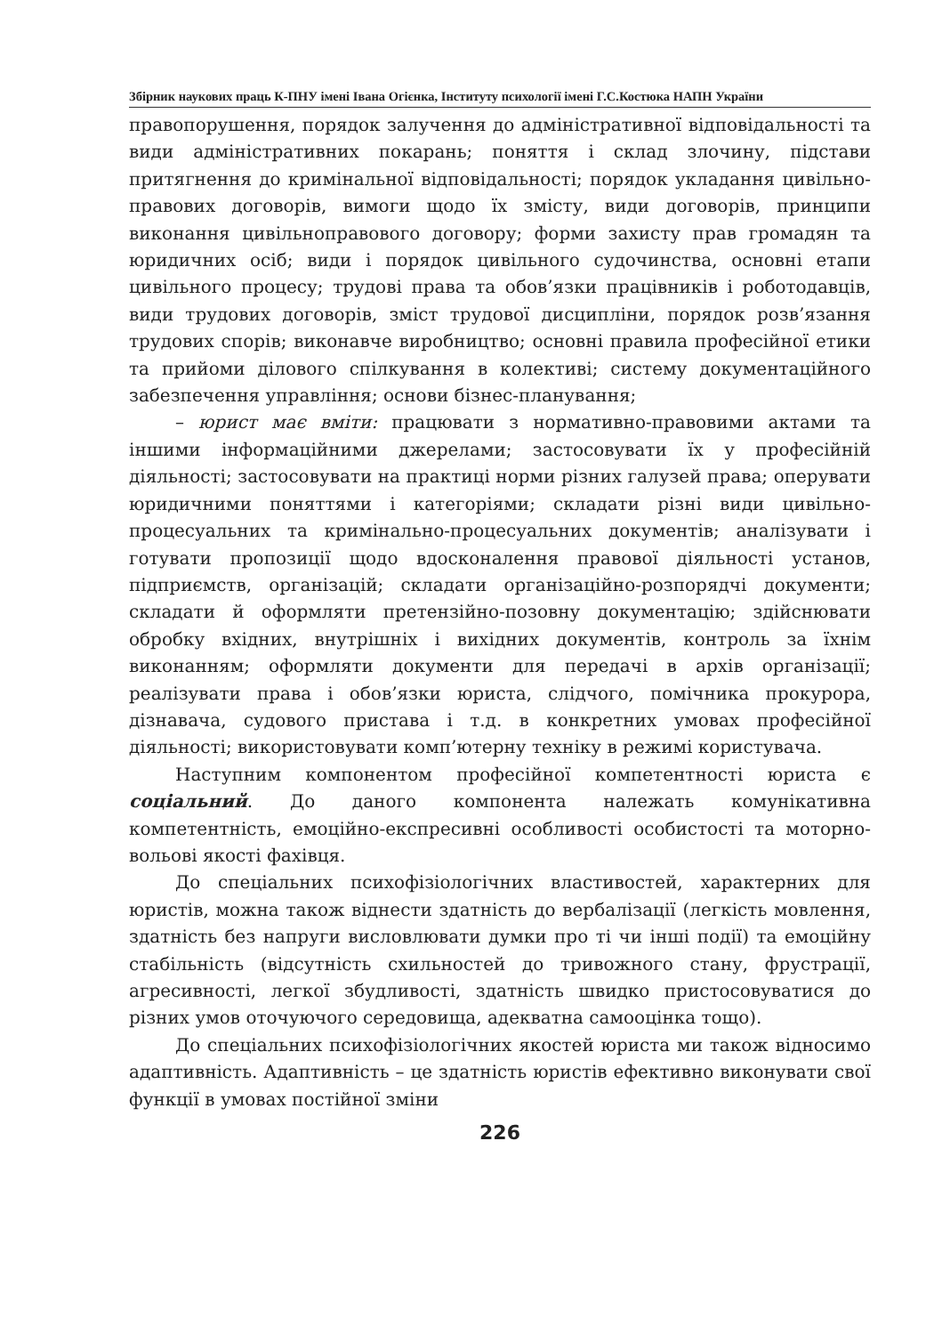Збірник наукових праць К-ПНУ імені Івана Огієнка, Інституту психології імені Г.С.Костюка НАПН України
правопорушення, порядок залучення до адміністративної відповідальності та види адміністративних покарань; поняття і склад злочину, підстави притягнення до кримінальної відповідальності; порядок укладання цивільно-правових договорів, вимоги щодо їх змісту, види договорів, принципи виконання цивільноправового договору; форми захисту прав громадян та юридичних осіб; види і порядок цивільного судочинства, основні етапи цивільного процесу; трудові права та обов’язки працівників і роботодавців, види трудових договорів, зміст трудової дисципліни, порядок розв’язання трудових спорів; виконавче виробництво; основні правила професійної етики та прийоми ділового спілкування в колективі; систему документаційного забезпечення управління; основи бізнес-планування;
– юрист має вміти: працювати з нормативно-правовими актами та іншими інформаційними джерелами; застосовувати їх у професійній діяльності; застосовувати на практиці норми різних галузей права; оперувати юридичними поняттями і категоріями; складати різні види цивільно-процесуальних та кримінально-процесуальних документів; аналізувати і готувати пропозиції щодо вдосконалення правової діяльності установ, підприємств, організацій; складати організаційно-розпорядчі документи; складати й оформляти претензійно-позовну документацію; здійснювати обробку вхідних, внутрішніх і вихідних документів, контроль за їхнім виконанням; оформляти документи для передачі в архів організації; реалізувати права і обов’язки юриста, слідчого, помічника прокурора, дізнавача, судового пристава і т.д. в конкретних умовах професійної діяльності; використовувати комп’ютерну техніку в режимі користувача.
Наступним компонентом професійної компетентності юриста є соціальний. До даного компонента належать комунікативна компетентність, емоційно-експресивні особливості особистості та моторно-вольові якості фахівця.
До спеціальних психофізіологічних властивостей, характерних для юристів, можна також віднести здатність до вербалізації (легкість мовлення, здатність без напруги висловлювати думки про ті чи інші події) та емоційну стабільність (відсутність схильностей до тривожного стану, фрустрації, агресивності, легкої збудливості, здатність швидко пристосовуватися до різних умов оточуючого середовища, адекватна самооцінка тощо).
До спеціальних психофізіологічних якостей юриста ми також відносимо адаптивність. Адаптивність – це здатність юристів ефективно виконувати свої функції в умовах постійної зміни
226